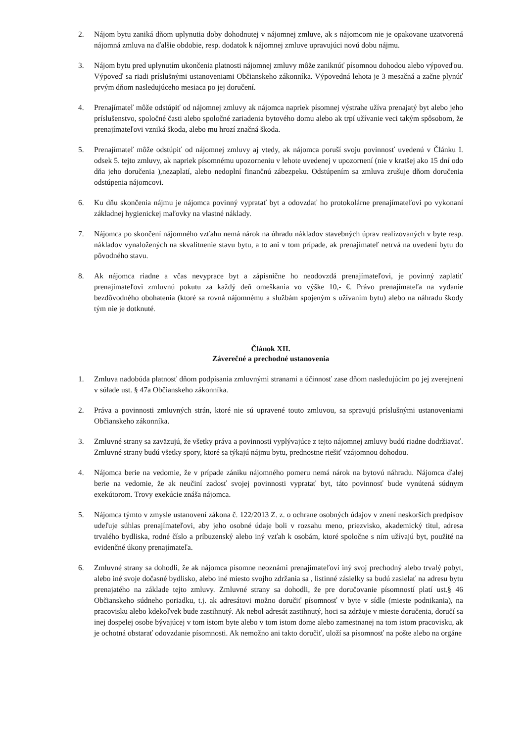2. Nájom bytu zaniká dňom uplynutia doby dohodnutej v nájomnej zmluve, ak s nájomcom nie je opakovane uzatvorená nájomná zmluva na ďalšie obdobie, resp. dodatok k nájomnej zmluve upravujúci novú dobu nájmu.
3. Nájom bytu pred uplynutím ukončenia platnosti nájomnej zmluvy môže zaniknúť písomnou dohodou alebo výpoveďou. Výpoveď sa riadi príslušnými ustanoveniami Občianskeho zákonníka. Výpovedná lehota je 3 mesačná a začne plynúť prvým dňom nasledujúceho mesiaca po jej doručení.
4. Prenajímateľ môže odstúpiť od nájomnej zmluvy ak nájomca napriek písomnej výstrahe užíva prenajatý byt alebo jeho príslušenstvo, spoločné časti alebo spoločné zariadenia bytového domu alebo ak trpí užívanie veci takým spôsobom, že prenajímateľovi vzniká škoda, alebo mu hrozí značná škoda.
5. Prenajímateľ môže odstúpiť od nájomnej zmluvy aj vtedy, ak nájomca poruší svoju povinnosť uvedenú v Článku I. odsek 5. tejto zmluvy, ak napriek písomnému upozorneniu v lehote uvedenej v upozornení (nie v kratšej ako 15 dní odo dňa jeho doručenia ),nezaplatí, alebo nedoplní finančnú zábezpeku. Odstúpením sa zmluva zrušuje dňom doručenia odstúpenia nájomcovi.
6. Ku dňu skončenia nájmu je nájomca povinný vypratať byt a odovzdať ho protokolárne prenajímateľovi po vykonaní základnej hygienickej maľovky na vlastné náklady.
7. Nájomca po skončení nájomného vzťahu nemá nárok na úhradu nákladov stavebných úprav realizovaných v byte resp. nákladov vynaložených na skvalitnenie stavu bytu, a to ani v tom prípade, ak prenajímateľ netrvá na uvedení bytu do pôvodného stavu.
8. Ak nájomca riadne a včas nevyprace byt a zápisnične ho neodovzdá prenajímateľovi, je povinný zaplatiť prenajímateľovi zmluvnú pokutu za každý deň omeškania vo výške 10,- €. Právo prenajímateľa na vydanie bezdôvodného obohatenia (ktoré sa rovná nájomnému a službám spojeným s užívaním bytu) alebo na náhradu škody tým nie je dotknuté.
Článok XII.
Záverečné a prechodné ustanovenia
1. Zmluva nadobúda platnosť dňom podpísania zmluvnými stranami a účinnosť zase dňom nasledujúcim po jej zverejnení v súlade ust. § 47a Občianskeho zákonníka.
2. Práva a povinnosti zmluvných strán, ktoré nie sú upravené touto zmluvou, sa spravujú príslušnými ustanoveniami Občianskeho zákonníka.
3. Zmluvné strany sa zaväzujú, že všetky práva a povinnosti vyplývajúce z tejto nájomnej zmluvy budú riadne dodržiavať. Zmluvné strany budú všetky spory, ktoré sa týkajú nájmu bytu, prednostne riešiť vzájomnou dohodou.
4. Nájomca berie na vedomie, že v prípade zániku nájomného pomeru nemá nárok na bytovú náhradu. Nájomca ďalej berie na vedomie, že ak neučiní zadosť svojej povinnosti vypratať byt, táto povinnosť bude vynútená súdnym exekútorom. Trovy exekúcie znáša nájomca.
5. Nájomca týmto v zmysle ustanovení zákona č. 122/2013 Z. z. o ochrane osobných údajov v znení neskorších predpisov udeľuje súhlas prenajímateľovi, aby jeho osobné údaje boli v rozsahu meno, priezvisko, akademický titul, adresa trvalého bydliska, rodné číslo a príbuzenský alebo iný vzťah k osobám, ktoré spoločne s ním užívajú byt, použité na evidenčné úkony prenajímateľa.
6. Zmluvné strany sa dohodli, že ak nájomca písomne neoznámi prenajímateľovi iný svoj prechodný alebo trvalý pobyt, alebo iné svoje dočasné bydlisko, alebo iné miesto svojho zdržania sa , listinné zásielky sa budú zasielať na adresu bytu prenajatého na základe tejto zmluvy. Zmluvné strany sa dohodli, že pre doručovanie písomností platí ust.§ 46 Občianskeho súdneho poriadku, t.j. ak adresátovi možno doručiť písomnosť v byte v sídle (mieste podnikania), na pracovisku alebo kdekoľvek bude zastihnutý. Ak nebol adresát zastihnutý, hoci sa zdržuje v mieste doručenia, doručí sa inej dospelej osobe bývajúcej v tom istom byte alebo v tom istom dome alebo zamestnanej na tom istom pracovisku, ak je ochotná obstarať odovzdanie písomnosti. Ak nemožno ani takto doručiť, uloží sa písomnosť na pošte alebo na orgáne